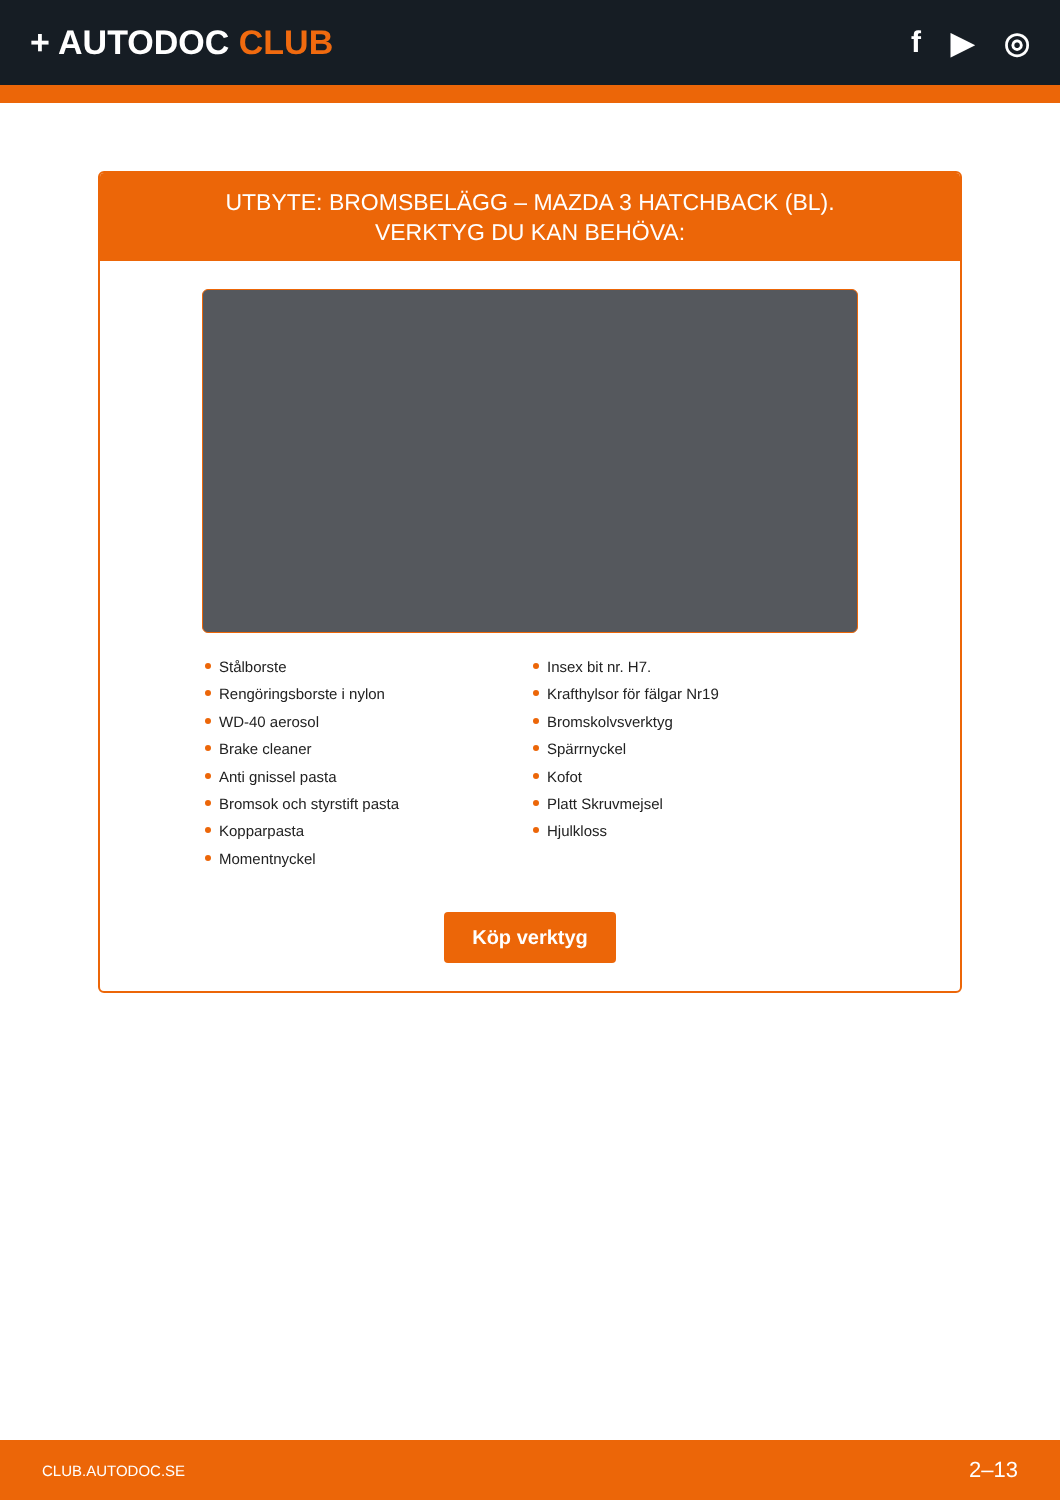+ AUTODOC CLUB f ▶ ◎
UTBYTE: BROMSBELÄGG – MAZDA 3 HATCHBACK (BL).
VERKTYG DU KAN BEHÖVA:
Stålborste
Rengöringsborste i nylon
WD-40 aerosol
Brake cleaner
Anti gnissel pasta
Bromsok och styrstift pasta
Kopparpasta
Momentnyckel
Insex bit nr. H7.
Krafthylsor för fälgar Nr19
Bromskolvsverktyg
Spärrnyckel
Kofot
Platt Skruvmejsel
Hjulkloss
Köp verktyg
CLUB.AUTODOC.SE 2–13